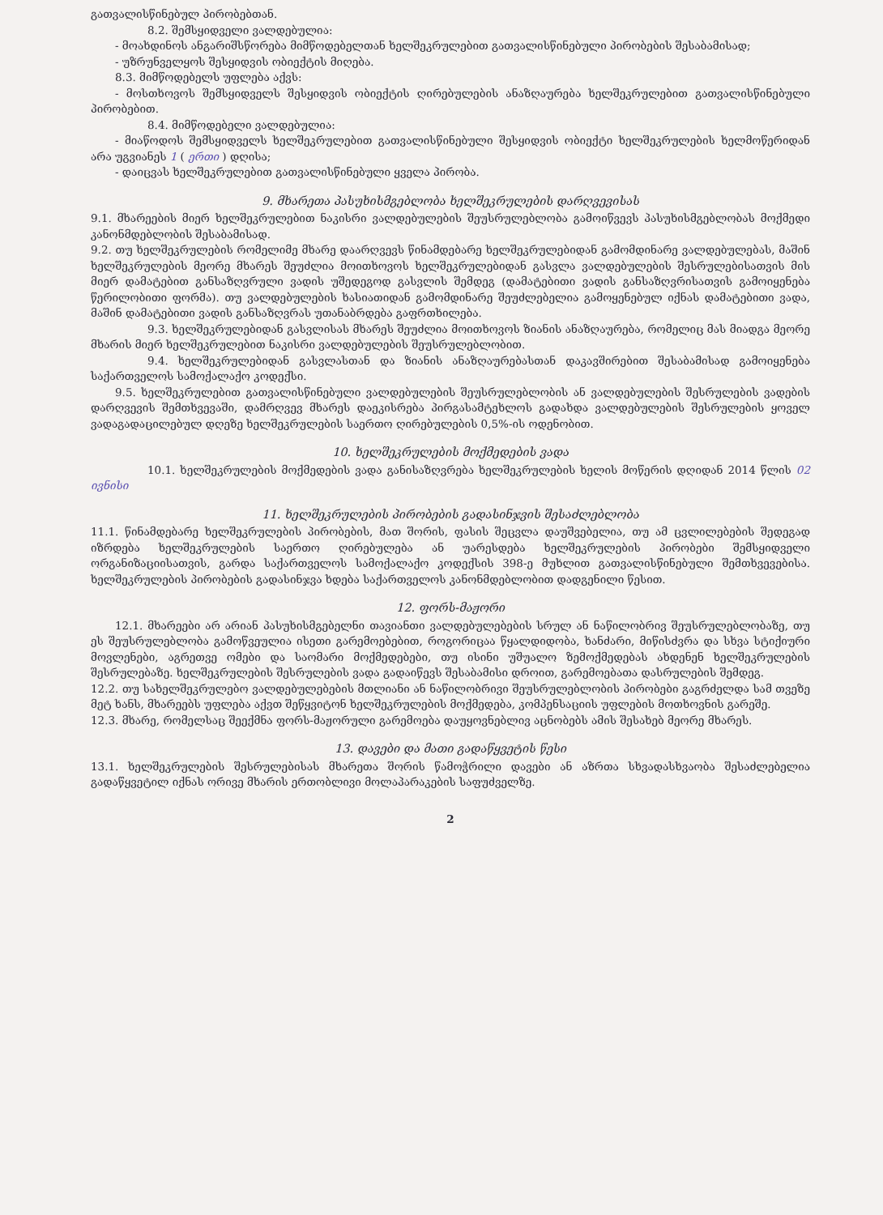გათვალისწინებულ პირობებთან.
8.2. შემსყიდველი ვალდებულია:
- მოახდინოს ანგარიშსწორება მიმწოდებელთან ხელშეკრულებით გათვალისწინებული პირობების შესაბამისად;
- უზრუნველყოს შესყიდვის ობიექტის მიღება.
8.3. მიმწოდებელს უფლება აქვს:
- მოსთხოვოს შემსყიდველს შესყიდვის ობიექტის ღირებულების ანაზღაურება ხელშეკრულებით გათვალისწინებული პირობებით.
8.4. მიმწოდებელი ვალდებულია:
- მიაწოდოს შემსყიდველს ხელშეკრულებით გათვალისწინებული შესყიდვის ობიექტი ხელშეკრულების ხელმოწერიდან არა უგვიანეს 1 ( ერთი ) დღისა;
- დაიცვას ხელშეკრულებით გათვალისწინებული ყველა პირობა.
9. მხარეთა პასუხისმგებლობა ხელშეკრულების დარღვევისას
9.1. მხარეების მიერ ხელშეკრულებით ნაკისრი ვალდებულების შეუსრულებლობა გამოიწვევს პასუხისმგებლობას მოქმედი კანონმდებლობის შესაბამისად.
9.2. თუ ხელშეკრულების რომელიმე მხარე დაარღვევს წინამდებარე ხელშეკრულებიდან გამომდინარე ვალდებულებას, მაშინ ხელშეკრულების მეორე მხარეს შეუძლია მოითხოვოს ხელშეკრულებიდან გასვლა ვალდებულების შესრულებისათვის მის მიერ დამატებით განსაზღვრული ვადის უშედეგოდ გასვლის შემდეგ (დამატებითი ვადის განსაზღვრისათვის გამოიყენება წერილობითი ფორმა). თუ ვალდებულების ხასიათიდან გამომდინარე შეუძლებელია გამოყენებულ იქნას დამატებითი ვადა, მაშინ დამატებითი ვადის განსაზღვრას უთანაბრდება გაფრთხილება.
9.3. ხელშეკრულებიდან გასვლისას მხარეს შეუძლია მოითხოვოს ზიანის ანაზღაურება, რომელიც მას მიადგა მეორე მხარის მიერ ხელშეკრულებით ნაკისრი ვალდებულების შეუსრულებლობით.
9.4. ხელშეკრულებიდან გასვლასთან და ზიანის ანაზღაურებასთან დაკავშირებით შესაბამისად გამოიყენება საქართველოს სამოქალაქო კოდექსი.
9.5. ხელშეკრულებით გათვალისწინებული ვალდებულების შეუსრულებლობის ან ვალდებულების შესრულების ვადების დარღვევის შემთხვევაში, დამრღვევ მხარეს დაეკისრება პირგასამტეხლოს გადახდა ვალდებულების შესრულების ყოველ ვადაგადაცილებულ დღეზე ხელშეკრულების საერთო ღირებულების 0,5%-ის ოდენობით.
10. ხელშეკრულების მოქმედების ვადა
10.1. ხელშეკრულების მოქმედების ვადა განისაზღვრება ხელშეკრულების ხელის მოწერის დღიდან 2014 წლის 02 ივნისი
11. ხელშეკრულების პირობების გადასინჯვის შესაძლებლობა
11.1. წინამდებარე ხელშეკრულების პირობების, მათ შორის, ფასის შეცვლა დაუშვებელია, თუ ამ ცვლილებების შედეგად იზრდება ხელშეკრულების საერთო ღირებულება ან უარესდება ხელშეკრულების პირობები შემსყიდველი ორგანიზაციისათვის, გარდა საქართველოს სამოქალაქო კოდექსის 398-ე მუხლით გათვალისწინებული შემთხვევებისა. ხელშეკრულების პირობების გადასინჯვა ხდება საქართველოს კანონმდებლობით დადგენილი წესით.
12. ფორს-მაჟორი
12.1. მხარეები არ არიან პასუხისმგებელნი თავიანთი ვალდებულებების სრულ ან ნაწილობრივ შეუსრულებლობაზე, თუ ეს შეუსრულებლობა გამოწვეულია ისეთი გარემოებებით, როგორიცაა წყალდიდობა, ხანძარი, მიწისძვრა და სხვა სტიქიური მოვლენები, აგრეთვე ომები და საომარი მოქმედებები, თუ ისინი უშუალო ზემოქმედებას ახდენენ ხელშეკრულების შესრულებაზე. ხელშეკრულების შესრულების ვადა გადაიწევს შესაბამისი დროით, გარემოებათა დასრულების შემდეგ.
12.2. თუ სახელშეკრულებო ვალდებულებების მთლიანი ან ნაწილობრივი შეუსრულებლობის პირობები გაგრძელდა სამ თვეზე მეტ ხანს, მხარეებს უფლება აქვთ შეწყვიტონ ხელშეკრულების მოქმედება, კომპენსაციის უფლების მოთხოვნის გარეშე.
12.3. მხარე, რომელსაც შეექმნა ფორს-მაჟორული გარემოება დაუყოვნებლივ აცნობებს ამის შესახებ მეორე მხარეს.
13. დავები და მათი გადაწყვეტის წესი
13.1. ხელშეკრულების შესრულებისას მხარეთა შორის წამოჭრილი დავები ან აზრთა სხვადასხვაობა შესაძლებელია გადაწყვეტილ იქნას ორივე მხარის ერთობლივი მოლაპარაკების საფუძველზე.
2